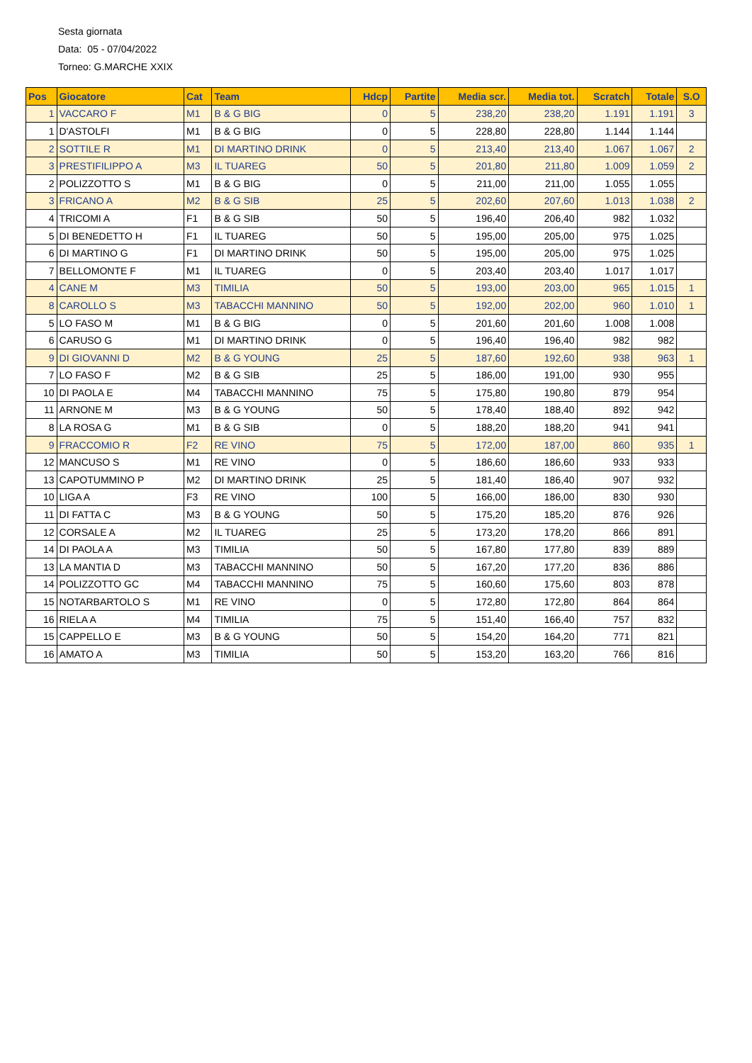Sesta giornata
Data: 05 - 07/04/2022
Torneo: G.MARCHE XXIX
| Pos | Giocatore | Cat | Team | Hdcp | Partite | Media scr. | Media tot. | Scratch | Totale | S.O |
| --- | --- | --- | --- | --- | --- | --- | --- | --- | --- | --- |
| 1 | VACCARO F | M1 | B & G BIG | 0 | 5 | 238,20 | 238,20 | 1.191 | 1.191 | 3 |
| 1 | D'ASTOLFI | M1 | B & G BIG | 0 | 5 | 228,80 | 228,80 | 1.144 | 1.144 | |
| 2 | SOTTILE R | M1 | DI MARTINO DRINK | 0 | 5 | 213,40 | 213,40 | 1.067 | 1.067 | 2 |
| 3 | PRESTIFILIPPO A | M3 | IL TUAREG | 50 | 5 | 201,80 | 211,80 | 1.009 | 1.059 | 2 |
| 2 | POLIZZOTTO S | M1 | B & G BIG | 0 | 5 | 211,00 | 211,00 | 1.055 | 1.055 | |
| 3 | FRICANO A | M2 | B & G SIB | 25 | 5 | 202,60 | 207,60 | 1.013 | 1.038 | 2 |
| 4 | TRICOMI A | F1 | B & G SIB | 50 | 5 | 196,40 | 206,40 | 982 | 1.032 | |
| 5 | DI BENEDETTO H | F1 | IL TUAREG | 50 | 5 | 195,00 | 205,00 | 975 | 1.025 | |
| 6 | DI MARTINO G | F1 | DI MARTINO DRINK | 50 | 5 | 195,00 | 205,00 | 975 | 1.025 | |
| 7 | BELLOMONTE F | M1 | IL TUAREG | 0 | 5 | 203,40 | 203,40 | 1.017 | 1.017 | |
| 4 | CANE M | M3 | TIMILIA | 50 | 5 | 193,00 | 203,00 | 965 | 1.015 | 1 |
| 8 | CAROLLO S | M3 | TABACCHI MANNINO | 50 | 5 | 192,00 | 202,00 | 960 | 1.010 | 1 |
| 5 | LO FASO M | M1 | B & G BIG | 0 | 5 | 201,60 | 201,60 | 1.008 | 1.008 | |
| 6 | CARUSO G | M1 | DI MARTINO DRINK | 0 | 5 | 196,40 | 196,40 | 982 | 982 | |
| 9 | DI GIOVANNI D | M2 | B & G YOUNG | 25 | 5 | 187,60 | 192,60 | 938 | 963 | 1 |
| 7 | LO FASO F | M2 | B & G SIB | 25 | 5 | 186,00 | 191,00 | 930 | 955 | |
| 10 | DI PAOLA E | M4 | TABACCHI MANNINO | 75 | 5 | 175,80 | 190,80 | 879 | 954 | |
| 11 | ARNONE M | M3 | B & G YOUNG | 50 | 5 | 178,40 | 188,40 | 892 | 942 | |
| 8 | LA ROSA G | M1 | B & G SIB | 0 | 5 | 188,20 | 188,20 | 941 | 941 | |
| 9 | FRACCOMIO R | F2 | RE VINO | 75 | 5 | 172,00 | 187,00 | 860 | 935 | 1 |
| 12 | MANCUSO S | M1 | RE VINO | 0 | 5 | 186,60 | 186,60 | 933 | 933 | |
| 13 | CAPOTUMMINO P | M2 | DI MARTINO DRINK | 25 | 5 | 181,40 | 186,40 | 907 | 932 | |
| 10 | LIGA A | F3 | RE VINO | 100 | 5 | 166,00 | 186,00 | 830 | 930 | |
| 11 | DI FATTA C | M3 | B & G YOUNG | 50 | 5 | 175,20 | 185,20 | 876 | 926 | |
| 12 | CORSALE A | M2 | IL TUAREG | 25 | 5 | 173,20 | 178,20 | 866 | 891 | |
| 14 | DI PAOLA A | M3 | TIMILIA | 50 | 5 | 167,80 | 177,80 | 839 | 889 | |
| 13 | LA MANTIA D | M3 | TABACCHI MANNINO | 50 | 5 | 167,20 | 177,20 | 836 | 886 | |
| 14 | POLIZZOTTO GC | M4 | TABACCHI MANNINO | 75 | 5 | 160,60 | 175,60 | 803 | 878 | |
| 15 | NOTARBARTOLO S | M1 | RE VINO | 0 | 5 | 172,80 | 172,80 | 864 | 864 | |
| 16 | RIELA A | M4 | TIMILIA | 75 | 5 | 151,40 | 166,40 | 757 | 832 | |
| 15 | CAPPELLO E | M3 | B & G YOUNG | 50 | 5 | 154,20 | 164,20 | 771 | 821 | |
| 16 | AMATO A | M3 | TIMILIA | 50 | 5 | 153,20 | 163,20 | 766 | 816 | |